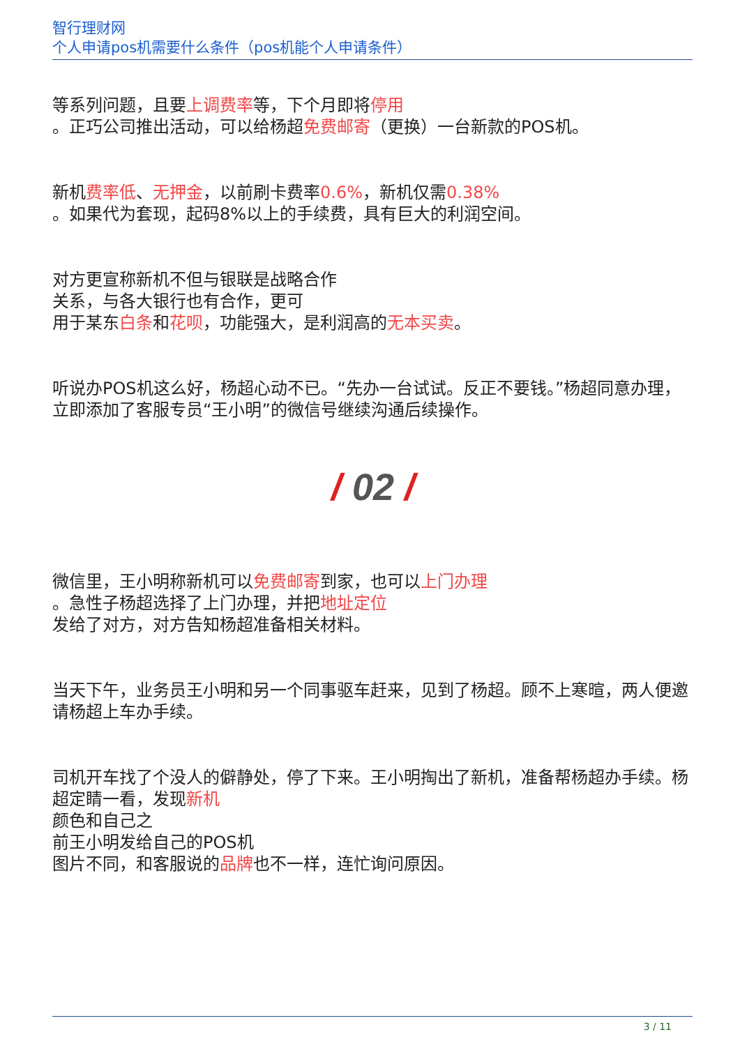智行理财网
个人申请pos机需要什么条件（pos机能个人申请条件）
等系列问题，且要上调费率等，下个月即将停用
。正巧公司推出活动，可以给杨超免费邮寄（更换）一台新款的POS机。
新机费率低、无押金，以前刷卡费率0.6%，新机仅需0.38%
。如果代为套现，起码8%以上的手续费，具有巨大的利润空间。
对方更宣称新机不但与银联是战略合作
关系，与各大银行也有合作，更可
用于某东白条和花呗，功能强大，是利润高的无本买卖。
听说办POS机这么好，杨超心动不已。“先办一台试试。反正不要钱。”杨超同意办理，立即添加了客服专员“王小明”的微信号继续沟通后续操作。
/ 02 /
微信里，王小明称新机可以免费邮寄到家，也可以上门办理
。急性子杨超选择了上门办理，并把地址定位
发给了对方，对方告知杨超准备相关材料。
当天下午，业务员王小明和另一个同事驱车赶来，见到了杨超。顾不上寒暄，两人便邀请杨超上车办手续。
司机开车找了个没人的僻静处，停了下来。王小明掏出了新机，准备帮杨超办手续。杨超定睛一看，发现新机
颜色和自己之
前王小明发给自己的POS机
图片不同，和客服说的品牌也不一样，连忙询问原因。
3 / 11